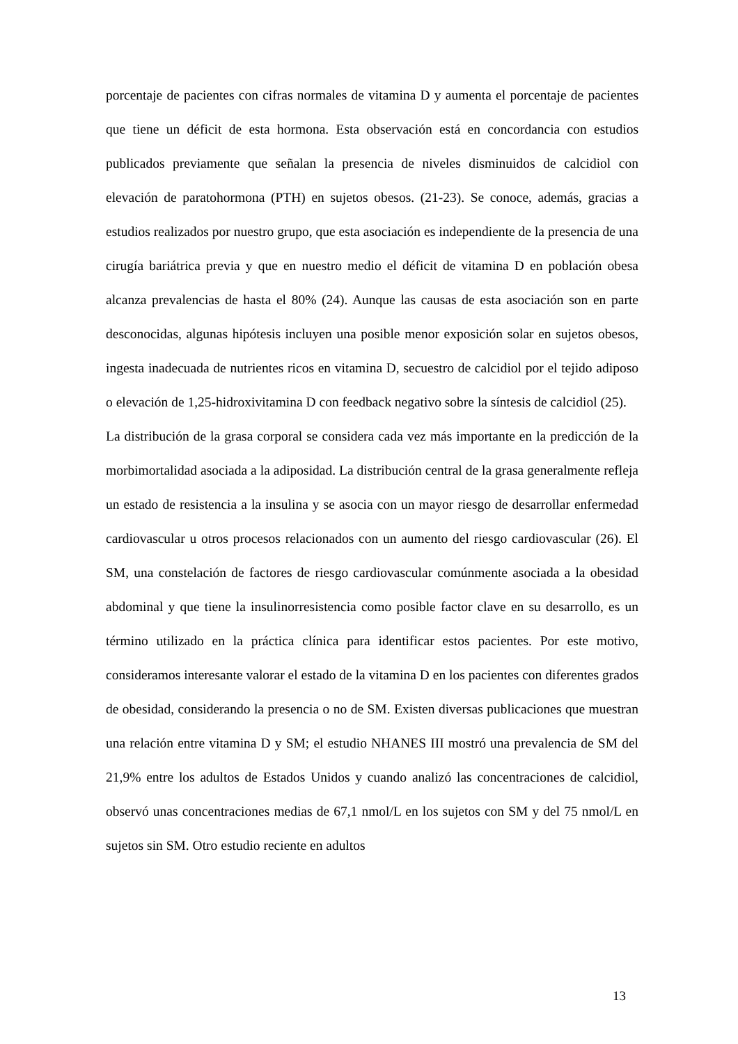porcentaje de pacientes con cifras normales de vitamina D y aumenta el porcentaje de pacientes que tiene un déficit de esta hormona. Esta observación está en concordancia con estudios publicados previamente que señalan la presencia de niveles disminuidos de calcidiol con elevación de paratohormona (PTH) en sujetos obesos. (21-23). Se conoce, además, gracias a estudios realizados por nuestro grupo, que esta asociación es independiente de la presencia de una cirugía bariátrica previa y que en nuestro medio el déficit de vitamina D en población obesa alcanza prevalencias de hasta el 80% (24). Aunque las causas de esta asociación son en parte desconocidas, algunas hipótesis incluyen una posible menor exposición solar en sujetos obesos, ingesta inadecuada de nutrientes ricos en vitamina D, secuestro de calcidiol por el tejido adiposo o elevación de 1,25-hidroxivitamina D con feedback negativo sobre la síntesis de calcidiol (25).
La distribución de la grasa corporal se considera cada vez más importante en la predicción de la morbimortalidad asociada a la adiposidad. La distribución central de la grasa generalmente refleja un estado de resistencia a la insulina y se asocia con un mayor riesgo de desarrollar enfermedad cardiovascular u otros procesos relacionados con un aumento del riesgo cardiovascular (26). El SM, una constelación de factores de riesgo cardiovascular comúnmente asociada a la obesidad abdominal y que tiene la insulinorresistencia como posible factor clave en su desarrollo, es un término utilizado en la práctica clínica para identificar estos pacientes. Por este motivo, consideramos interesante valorar el estado de la vitamina D en los pacientes con diferentes grados de obesidad, considerando la presencia o no de SM. Existen diversas publicaciones que muestran una relación entre vitamina D y SM; el estudio NHANES III mostró una prevalencia de SM del 21,9% entre los adultos de Estados Unidos y cuando analizó las concentraciones de calcidiol, observó unas concentraciones medias de 67,1 nmol/L en los sujetos con SM y del 75 nmol/L en sujetos sin SM. Otro estudio reciente en adultos
13